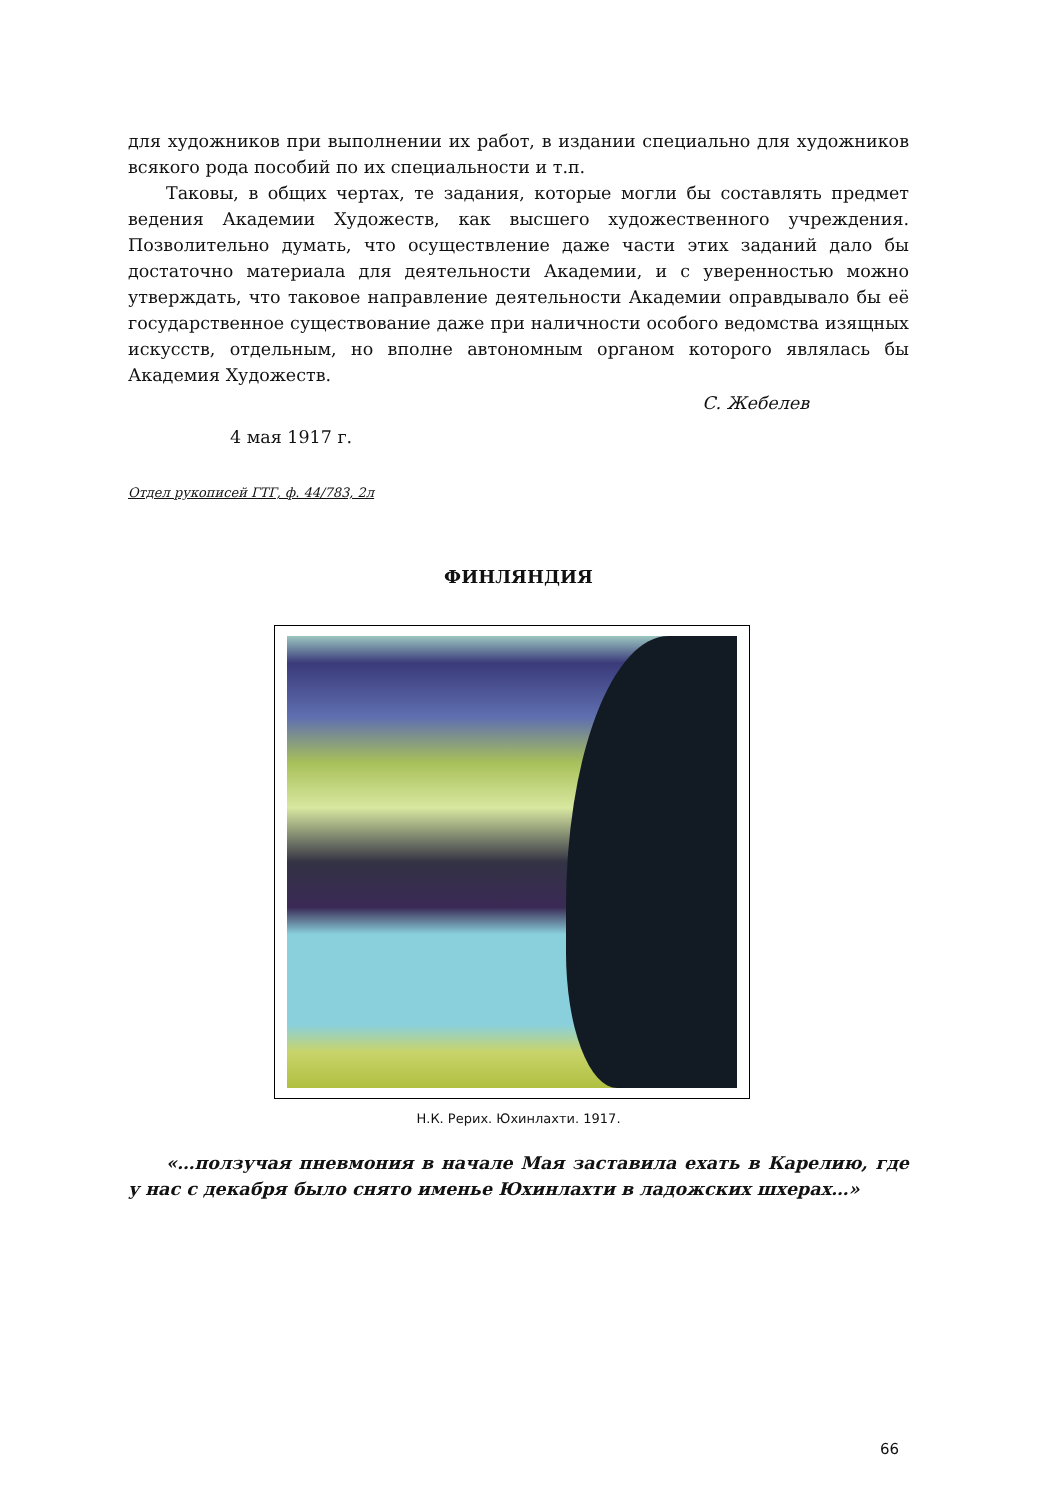для художников при выполнении их работ, в издании специально для художников всякого рода пособий по их специальности и т.п.
Таковы, в общих чертах, те задания, которые могли бы составлять предмет ведения Академии Художеств, как высшего художественного учреждения. Позволительно думать, что осуществление даже части этих заданий дало бы достаточно материала для деятельности Академии, и с уверенностью можно утверждать, что таковое направление деятельности Академии оправдывало бы её государственное существование даже при наличности особого ведомства изящных искусств, отдельным, но вполне автономным органом которого являлась бы Академия Художеств.
С. Жебелев
4 мая 1917 г.
Отдел рукописей ГТГ, ф. 44/783, 2л
ФИНЛЯНДИЯ
Н.К. Рерих. Юхинлахти. 1917.
«…ползучая пневмония в начале Мая заставила ехать в Карелию, где у нас с декабря было снято именье Юхинлахти в ладожских шхерах…»
66